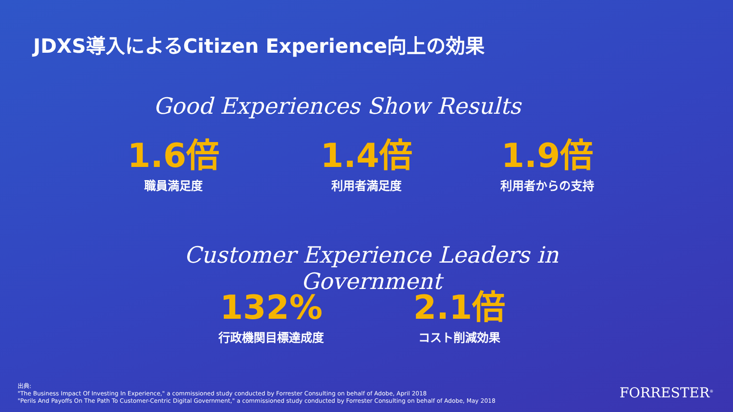JDXS導入によるCitizen Experience向上の効果
Good Experiences Show Results
1.6倍
職員満足度
1.4倍
利用者満足度
1.9倍
利用者からの支持
Customer Experience Leaders in Government
132%
行政機関目標達成度
2.1倍
コスト削減効果
出典:
"The Business Impact Of Investing In Experience," a commissioned study conducted by Forrester Consulting on behalf of Adobe, April 2018
"Perils And Payoffs On The Path To Customer-Centric Digital Government," a commissioned study conducted by Forrester Consulting on behalf of Adobe, May 2018
FORRESTER<sup>®</sup>